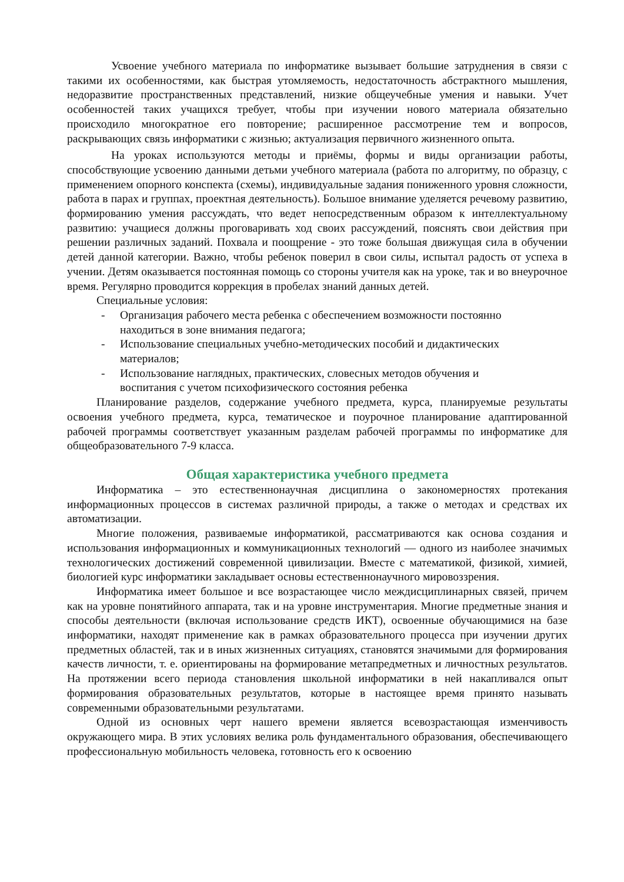Усвоение учебного материала по информатике вызывает большие затруднения в связи с такими их особенностями, как быстрая утомляемость, недостаточность абстрактного мышления, недоразвитие пространственных представлений, низкие общеучебные умения и навыки. Учет особенностей таких учащихся требует, чтобы при изучении нового материала обязательно происходило многократное его повторение; расширенное рассмотрение тем и вопросов, раскрывающих связь информатики с жизнью; актуализация первичного жизненного опыта.
На уроках используются методы и приёмы, формы и виды организации работы, способствующие усвоению данными детьми учебного материала (работа по алгоритму, по образцу, с применением опорного конспекта (схемы), индивидуальные задания пониженного уровня сложности, работа в парах и группах, проектная деятельность). Большое внимание уделяется речевому развитию, формированию умения рассуждать, что ведет непосредственным образом к интеллектуальному развитию: учащиеся должны проговаривать ход своих рассуждений, пояснять свои действия при решении различных заданий. Похвала и поощрение - это тоже большая движущая сила в обучении детей данной категории. Важно, чтобы ребенок поверил в свои силы, испытал радость от успеха в учении. Детям оказывается постоянная помощь со стороны учителя как на уроке, так и во внеурочное время. Регулярно проводится коррекция в пробелах знаний данных детей.
Специальные условия:
- Организация рабочего места ребенка с обеспечением возможности постоянно находиться в зоне внимания педагога;
- Использование специальных учебно-методических пособий и дидактических материалов;
- Использование наглядных, практических, словесных методов обучения и воспитания с учетом психофизического состояния ребенка
Планирование разделов, содержание учебного предмета, курса, планируемые результаты освоения учебного предмета, курса, тематическое и поурочное планирование адаптированной рабочей программы соответствует указанным разделам рабочей программы по информатике для общеобразовательного 7-9 класса.
Общая характеристика учебного предмета
Информатика – это естественнонаучная дисциплина о закономерностях протекания информационных процессов в системах различной природы, а также о методах и средствах их автоматизации.
Многие положения, развиваемые информатикой, рассматриваются как основа создания и использования информационных и коммуникационных технологий — одного из наиболее значимых технологических достижений современной цивилизации. Вместе с математикой, физикой, химией, биологией курс информатики закладывает основы естественнонаучного мировоззрения.
Информатика имеет большое и все возрастающее число междисциплинарных связей, причем как на уровне понятийного аппарата, так и на уровне инструментария. Многие предметные знания и способы деятельности (включая использование средств ИКТ), освоенные обучающимися на базе информатики, находят применение как в рамках образовательного процесса при изучении других предметных областей, так и в иных жизненных ситуациях, становятся значимыми для формирования качеств личности, т. е. ориентированы на формирование метапредметных и личностных результатов. На протяжении всего периода становления школьной информатики в ней накапливался опыт формирования образовательных результатов, которые в настоящее время принято называть современными образовательными результатами.
Одной из основных черт нашего времени является всевозрастающая изменчивость окружающего мира. В этих условиях велика роль фундаментального образования, обеспечивающего профессиональную мобильность человека, готовность его к освоению